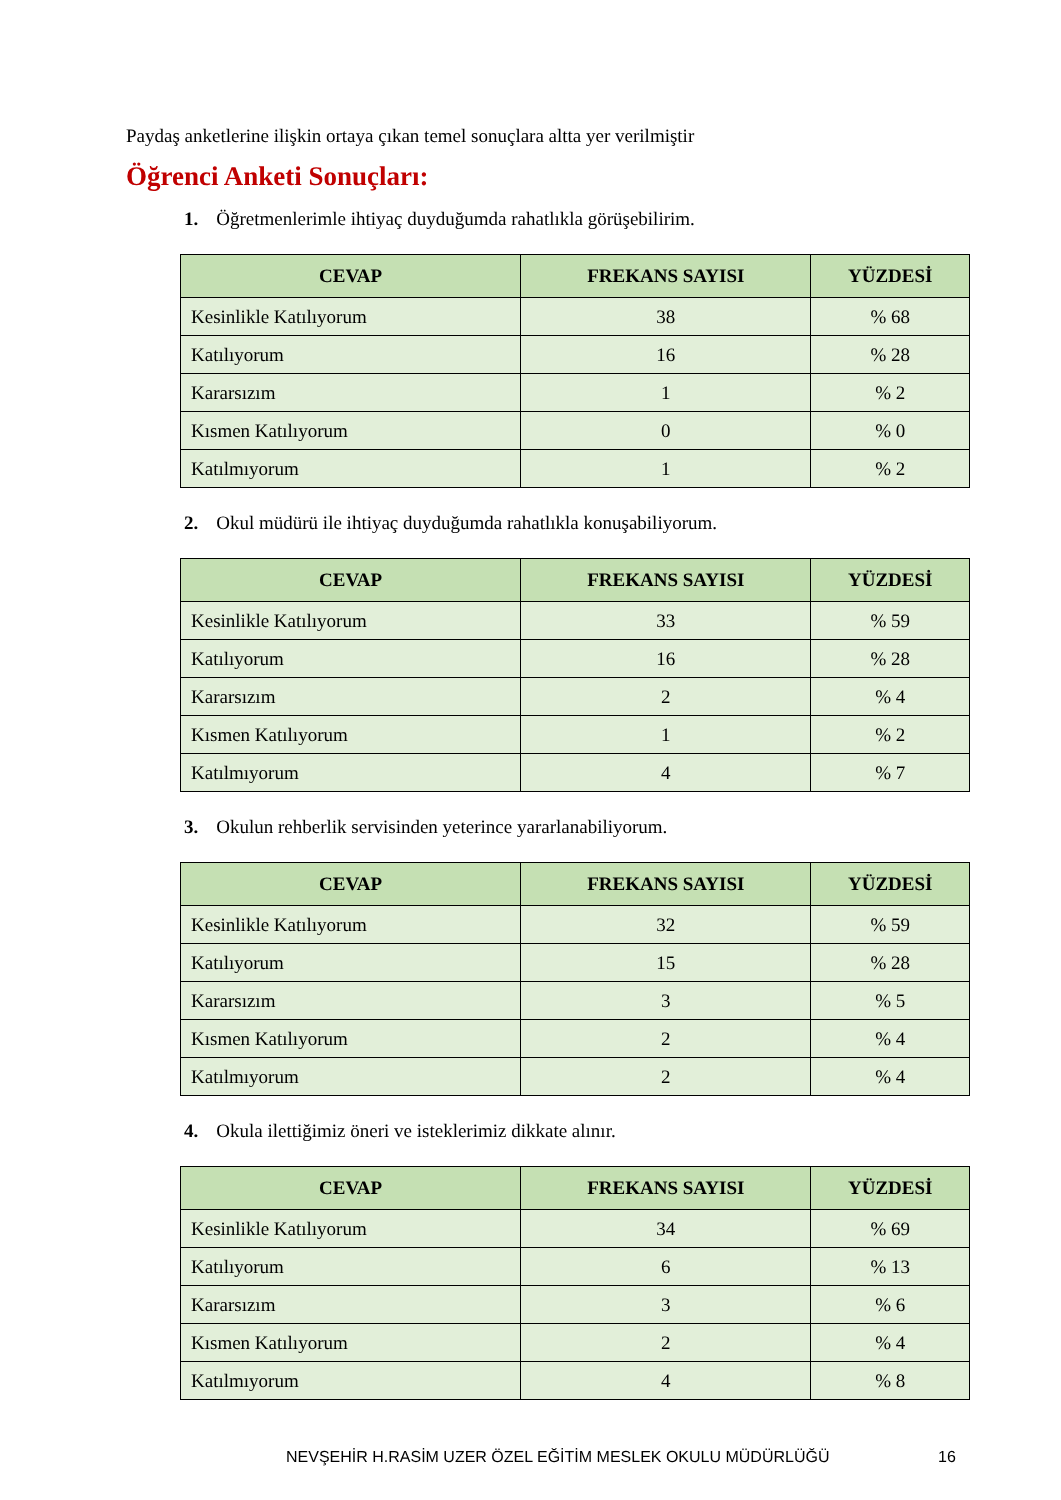Paydaş anketlerine ilişkin ortaya çıkan temel sonuçlara altta yer verilmiştir
Öğrenci Anketi Sonuçları:
1. Öğretmenlerimle ihtiyaç duyduğumda rahatlıkla görüşebilirim.
| CEVAP | FREKANS SAYISI | YÜZDESİ |
| --- | --- | --- |
| Kesinlikle Katılıyorum | 38 | % 68 |
| Katılıyorum | 16 | % 28 |
| Kararsızım | 1 | % 2 |
| Kısmen Katılıyorum | 0 | % 0 |
| Katılmıyorum | 1 | % 2 |
2. Okul müdürü ile ihtiyaç duyduğumda rahatlıkla konuşabiliyorum.
| CEVAP | FREKANS SAYISI | YÜZDESİ |
| --- | --- | --- |
| Kesinlikle Katılıyorum | 33 | % 59 |
| Katılıyorum | 16 | % 28 |
| Kararsızım | 2 | % 4 |
| Kısmen Katılıyorum | 1 | % 2 |
| Katılmıyorum | 4 | % 7 |
3. Okulun rehberlik servisinden yeterince yararlanabiliyorum.
| CEVAP | FREKANS SAYISI | YÜZDESİ |
| --- | --- | --- |
| Kesinlikle Katılıyorum | 32 | % 59 |
| Katılıyorum | 15 | % 28 |
| Kararsızım | 3 | % 5 |
| Kısmen Katılıyorum | 2 | % 4 |
| Katılmıyorum | 2 | % 4 |
4. Okula ilettiğimiz öneri ve isteklerimiz dikkate alınır.
| CEVAP | FREKANS SAYISI | YÜZDESİ |
| --- | --- | --- |
| Kesinlikle Katılıyorum | 34 | % 69 |
| Katılıyorum | 6 | % 13 |
| Kararsızım | 3 | % 6 |
| Kısmen Katılıyorum | 2 | % 4 |
| Katılmıyorum | 4 | % 8 |
NEVŞEHİR H.RASİM UZER ÖZEL EĞİTİM MESLEK OKULU MÜDÜRLÜĞÜ
16